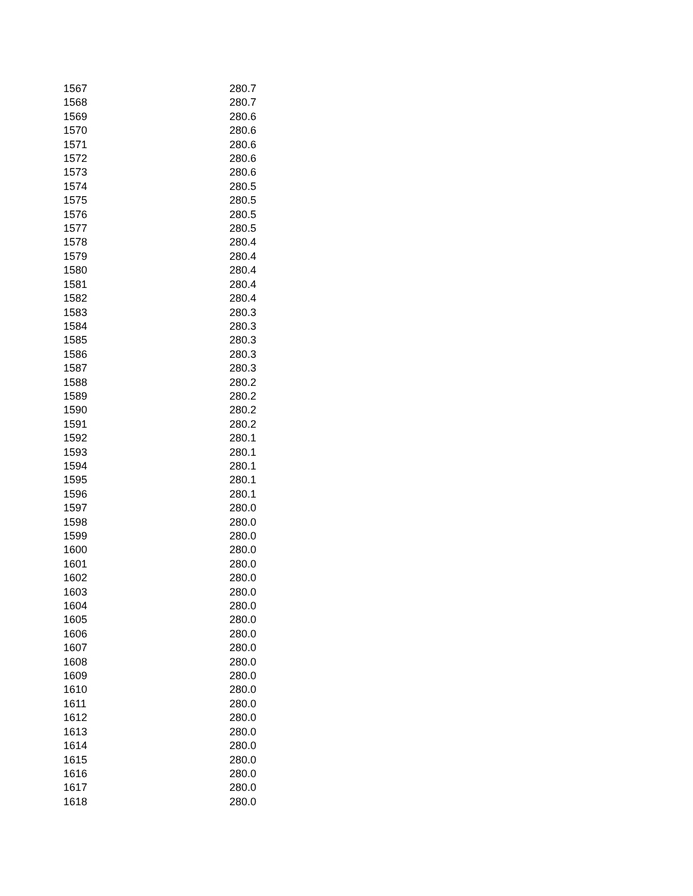| 1567 | 280.7 |
| 1568 | 280.7 |
| 1569 | 280.6 |
| 1570 | 280.6 |
| 1571 | 280.6 |
| 1572 | 280.6 |
| 1573 | 280.6 |
| 1574 | 280.5 |
| 1575 | 280.5 |
| 1576 | 280.5 |
| 1577 | 280.5 |
| 1578 | 280.4 |
| 1579 | 280.4 |
| 1580 | 280.4 |
| 1581 | 280.4 |
| 1582 | 280.4 |
| 1583 | 280.3 |
| 1584 | 280.3 |
| 1585 | 280.3 |
| 1586 | 280.3 |
| 1587 | 280.3 |
| 1588 | 280.2 |
| 1589 | 280.2 |
| 1590 | 280.2 |
| 1591 | 280.2 |
| 1592 | 280.1 |
| 1593 | 280.1 |
| 1594 | 280.1 |
| 1595 | 280.1 |
| 1596 | 280.1 |
| 1597 | 280.0 |
| 1598 | 280.0 |
| 1599 | 280.0 |
| 1600 | 280.0 |
| 1601 | 280.0 |
| 1602 | 280.0 |
| 1603 | 280.0 |
| 1604 | 280.0 |
| 1605 | 280.0 |
| 1606 | 280.0 |
| 1607 | 280.0 |
| 1608 | 280.0 |
| 1609 | 280.0 |
| 1610 | 280.0 |
| 1611 | 280.0 |
| 1612 | 280.0 |
| 1613 | 280.0 |
| 1614 | 280.0 |
| 1615 | 280.0 |
| 1616 | 280.0 |
| 1617 | 280.0 |
| 1618 | 280.0 |